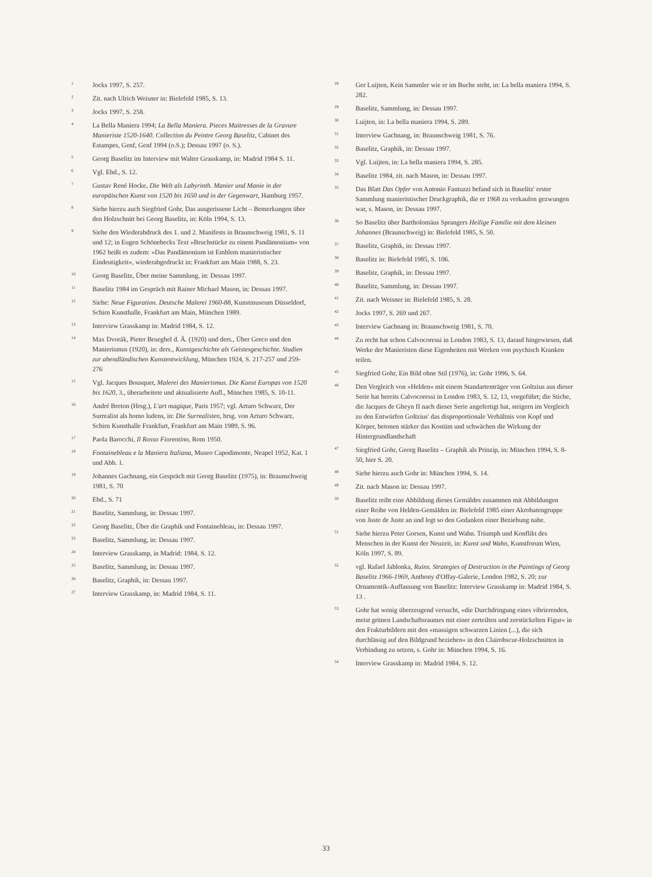<sup>1</sup> Jocks 1997, S. 257.
<sup>2</sup> Zit. nach Ulrich Weisner in: Bielefeld 1985, S. 13.
<sup>3</sup> Jocks 1997, S. 258.
<sup>4</sup> La Bella Maniera 1994; La Bella Maniera. Pieces Maitresses de la Gravure Manieriste 1520-1640. Collection du Peintre Georg Baselitz, Cabinet des Estampes, Genf, Genf 1994 (o.S.); Dessau 1997 (o. S.).
<sup>5</sup> Georg Baselitz im Interview mit Walter Grasskamp, in: Madrid 1984 S. 11.
<sup>6</sup> Vgl. Ebd., S. 12.
<sup>7</sup> Gustav René Hocke, Die Welt als Labyrinth. Manier und Manie in der europäischen Kunst von 1520 bis 1650 und in der Gegenwart, Hamburg 1957.
<sup>8</sup> Siehe hierzu auch Siegfried Gohr, Das ausgerissene Licht – Bemerkungen über den Holzschnitt bei Georg Baselitz, in: Köln 1994, S. 13.
<sup>9</sup> Siehe den Wiederabdruck des 1. und 2. Manifests in Braunschweig 1981, S. 11 und 12; in Eugen Schönebecks Text »Bruchstücke zu einem Pandämonium« von 1962 heißt es zudem: »Das Pandämonium ist Emblem manieristischer Eindeutigkeit«, wiederabgedruckt in: Frankfurt am Main 1988, S. 23.
<sup>10</sup> Georg Baselitz, Über meine Sammlung, in: Dessau 1997.
<sup>11</sup> Baselitz 1984 im Gespräch mit Rainer Michael Mason, in: Dessau 1997.
<sup>12</sup> Siehe: Neue Figuration. Deutsche Malerei 1960-88, Kunstmuseum Düsseldorf, Schirn Kunsthalle, Frankfurt am Main, München 1989.
<sup>13</sup> Interview Grasskamp in: Madrid 1984, S. 12.
<sup>14</sup> Max Dvorák, Pieter Brueghel d. Ä. (1920) und ders., Über Greco und den Manierismus (1920), in: ders., Kunstgeschichte als Geistesgeschichte. Studien zur abendländischen Kunstentwicklung, München 1924, S. 217-257 und 259-276
<sup>15</sup> Vgl. Jacques Bousquet, Malerei des Manierismus. Die Kunst Europas von 1520 bis 1620, 3., überarbeitete und aktualisierte Aufl., München 1985, S. 10-11.
<sup>16</sup> André Breton (Hrsg.), L'art magique, Paris 1957; vgl. Arturo Schwarz, Der Surrealist als homo ludens, in: Die Surrealisten, hrsg. von Arturo Schwarz, Schirn Kunsthalle Frankfurt, Frankfurt am Main 1989, S. 96.
<sup>17</sup> Paola Barocchi, Il Rosso Fiorentino, Rom 1950.
<sup>18</sup> Fontainebleau e la Maniera Italiana, Museo Capodimonte, Neapel 1952, Kat. 1 und Abb. 1.
<sup>19</sup> Johannes Gachnang, ein Gespräch mit Georg Baselitz (1975), in: Braunschweig 1981, S. 70
<sup>20</sup> Ebd., S. 71
<sup>21</sup> Baselitz, Sammlung, in: Dessau 1997.
<sup>22</sup> Georg Baselitz, Über die Graphik und Fontainebleau, in: Dessau 1997.
<sup>23</sup> Baselitz, Sammlung, in: Dessau 1997.
<sup>24</sup> Interview Grasskamp, in Madrid: 1984, S. 12.
<sup>25</sup> Baselitz, Sammlung, in: Dessau 1997.
<sup>26</sup> Baselitz, Graphik, in: Dessau 1997.
<sup>27</sup> Interview Grasskamp, in: Madrid 1984, S. 11.
<sup>28</sup> Ger Luijten, Kein Sammler wie er im Buche steht, in: La bella maniera 1994, S. 282.
<sup>29</sup> Baselitz, Sammlung, in: Dessau 1997.
<sup>30</sup> Luijten, in: La bella maniera 1994, S. 289.
<sup>31</sup> Interview Gachnang, in: Braunschweig 1981, S. 76.
<sup>32</sup> Baselitz, Graphik, in: Dessau 1997.
<sup>33</sup> Vgl. Luijten, in: La bella maniera 1994, S. 285.
<sup>34</sup> Baselitz 1984, zit. nach Mason, in: Dessau 1997.
<sup>35</sup> Das Blatt Das Opfer von Antonio Fantuzzi befand sich in Baselitz' erster Sammlung manieristischer Druckgraphik, die er 1968 zu verkaufen gezwungen war, s. Mason, in: Dessau 1997.
<sup>36</sup> So Baselitz über Bartholomäus Sprangers Heilige Familie mit dem kleinen Johannes (Braunschweig) in: Bielefeld 1985, S. 50.
<sup>37</sup> Baselitz, Graphik, in: Dessau 1997.
<sup>38</sup> Baselitz in: Bielefeld 1985, S. 106.
<sup>39</sup> Baselitz, Graphik, in: Dessau 1997.
<sup>40</sup> Baselitz, Sammlung, in: Dessau 1997.
<sup>41</sup> Zit. nach Weisner in: Bielefeld 1985, S. 28.
<sup>42</sup> Jocks 1997, S. 269 und 267.
<sup>43</sup> Interview Gachnang in: Braunschweig 1981, S. 70.
<sup>44</sup> Zu recht hat schon Calvocoressi in London 1983, S. 13, darauf hingewiesen, daß Werke der Manieristen diese Eigenheiten mit Werken von psychisch Kranken teilen.
<sup>45</sup> Siegfried Gohr, Ein Bild ohne Stil (1976), in: Gohr 1996, S. 64.
<sup>46</sup> Den Vergleich von »Helden« mit einem Standartenträger von Goltzius aus dieser Serie hat bereits Calvocoressi in London 1983, S. 12, 13, vorgeführt; die Stiche, die Jacques de Gheyn II nach dieser Serie angefertigt hat, steigern im Vergleich zu den Entwürfen Goltzius' das disproportionale Verhältnis von Kopf und Körper, betonen stärker das Kostüm und schwächen die Wirkung der Hintergrundlandschaft
<sup>47</sup> Siegfried Gohr, Georg Baselitz – Graphik als Prinzip, in: München 1994, S. 8-50, hier S. 20.
<sup>48</sup> Siehe hierzu auch Gohr in: München 1994, S. 14.
<sup>49</sup> Zit. nach Mason in: Dessau 1997.
<sup>50</sup> Baselitz reiht eine Abbildung dieses Gemäldes zusammen mit Abbildungen einer Reihe von Helden-Gemälden in: Bielefeld 1985 einer Akrobatengruppe von Juste de Juste an und legt so den Gedanken einer Beziehung nahe.
<sup>51</sup> Siehe hierzu Peter Gorsen, Kunst und Wahn. Triumph und Konflikt des Menschen in der Kunst der Neuzeit, in: Kunst und Wahn, Kunstforum Wien, Köln 1997, S. 89.
<sup>52</sup> vgl. Rafael Jablonka, Ruins. Strategies of Destruction in the Paintings of Georg Baselitz 1966-1969, Anthony d'Offay-Galerie, London 1982, S. 20; zur Ornamentik-Auffassung von Baselitz: Interview Grasskamp in: Madrid 1984, S. 13 .
<sup>53</sup> Gohr hat wenig überzeugend versucht, »die Durchdringung eines vibrierenden, meist grünen Landschaftsraumes mit einer zerteilten und zerstückelten Figur« in den Frakturbildern mit den »massigen schwarzen Linien (...), die sich durchlässig auf den Bildgrund beziehen« in den Clairobscur-Holzschnitten in Verbindung zu setzen, s. Gohr in: München 1994, S. 16.
<sup>54</sup> Interview Grasskamp in: Madrid 1984, S. 12.
33